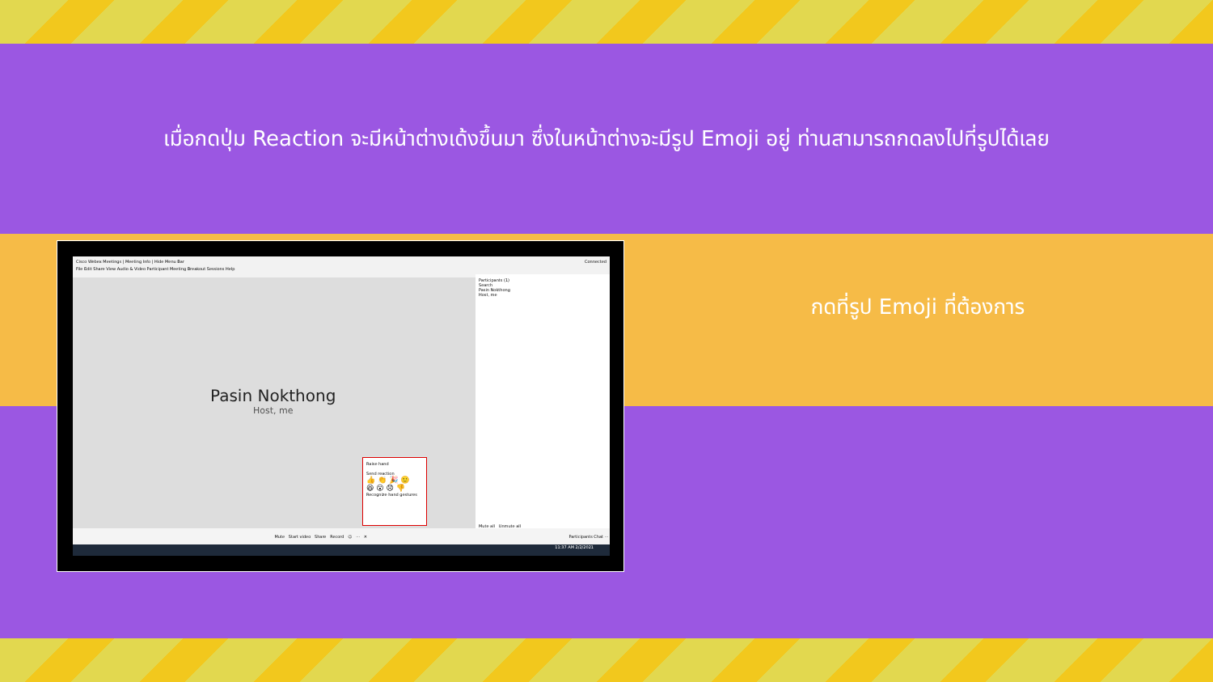เมื่อกดปุ่ม Reaction จะมีหน้าต่างเด้งขึ้นมา ซึ่งในหน้าต่างจะมีรูป Emoji อยู่ ท่านสามารถกดลงไปที่รูปได้เลย
Cisco Webex Meetings | Meeting Info | Hide Menu Bar Connected
File Edit Share View Audio & Video Participant Meeting Breakout Sessions Help
Pasin Nokthong
Host, me
Participants (1)
Search
Pasin Nokthong
Host, me
Mute all Unmute all
Raise hand
Send reaction
👍 👏 🎉 🙂
😆 😮 😞 👎
Recognize hand gestures
Mute Start video Share Record ☺ ··· ✕ Participants Chat ···
11:37 AM 2/2/2021
กดที่รูป Emoji ที่ต้องการ